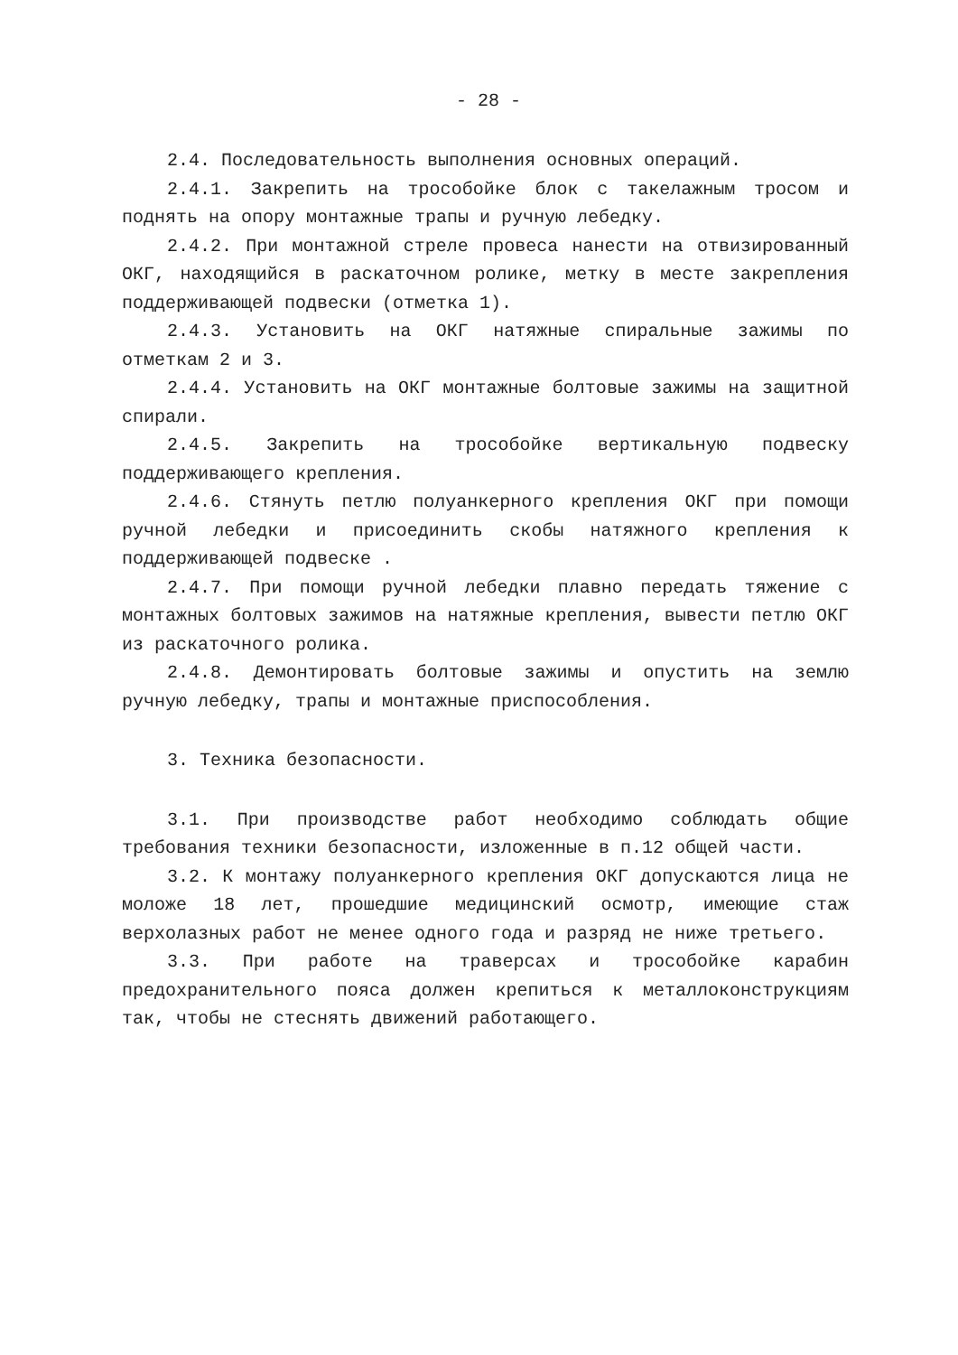- 28 -
2.4. Последовательность выполнения основных операций.
2.4.1. Закрепить на трособойке блок с такелажным тросом и поднять на опору монтажные трапы и ручную лебедку.
2.4.2. При монтажной стреле провеса нанести на отвизированный ОКГ, находящийся в раскаточном ролике, метку в месте закрепления поддерживающей подвески (отметка 1).
2.4.3. Установить на ОКГ натяжные спиральные зажимы по отметкам 2 и 3.
2.4.4. Установить на ОКГ монтажные болтовые зажимы на защитной спирали.
2.4.5. Закрепить на трособойке вертикальную подвеску поддерживающего крепления.
2.4.6. Стянуть петлю полуанкерного крепления ОКГ при помощи ручной лебедки и присоединить скобы натяжного крепления к поддерживающей подвеске .
2.4.7. При помощи ручной лебедки плавно передать тяжение с монтажных болтовых зажимов на натяжные крепления, вывести петлю ОКГ из раскаточного ролика.
2.4.8. Демонтировать болтовые зажимы и опустить на землю ручную лебедку, трапы и монтажные приспособления.
3. Техника безопасности.
3.1. При производстве работ необходимо соблюдать общие требования техники безопасности, изложенные в п.12 общей части.
3.2. К монтажу полуанкерного крепления ОКГ допускаются лица не моложе 18 лет, прошедшие медицинский осмотр, имеющие стаж верхолазных работ не менее одного года и разряд не ниже третьего.
3.3. При работе на траверсах и трособойке карабин предохранительного пояса должен крепиться к металлоконструкциям так, чтобы не стеснять движений работающего.